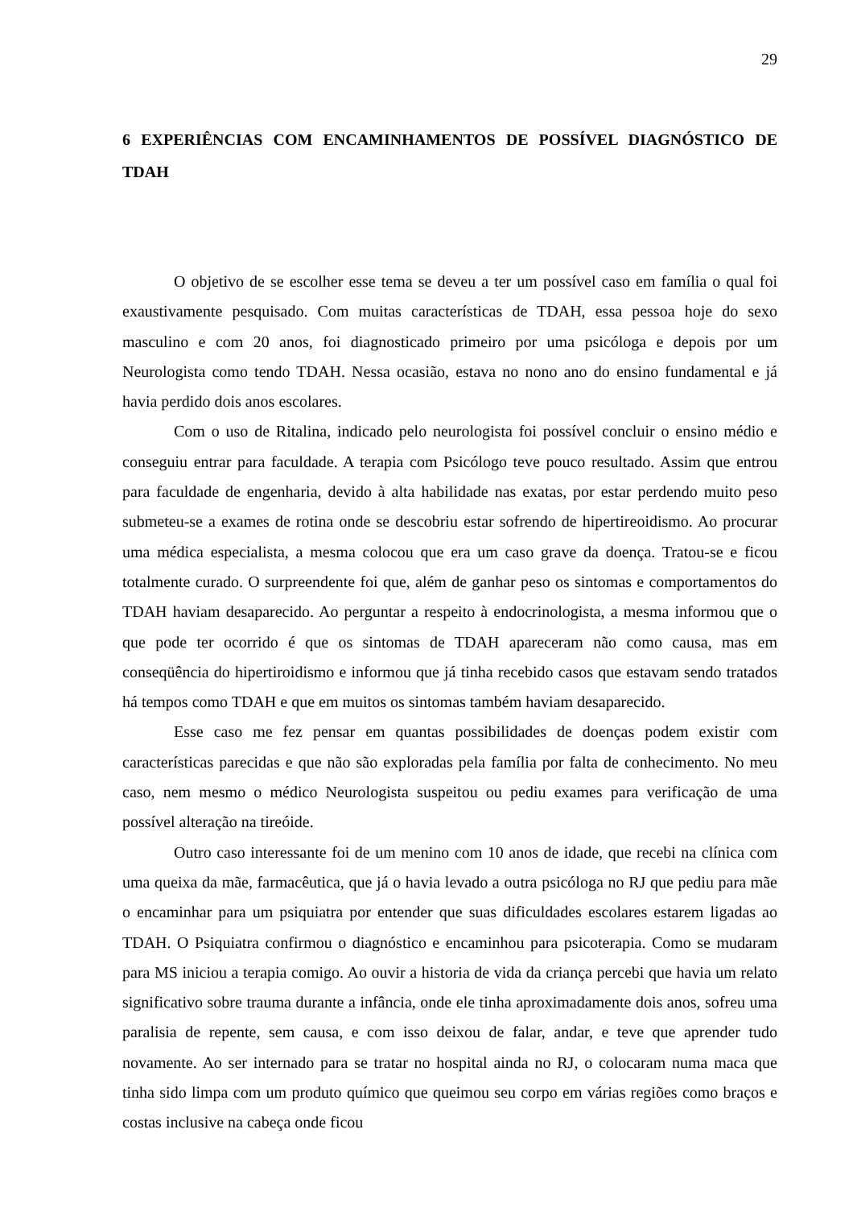29
6 EXPERIÊNCIAS COM ENCAMINHAMENTOS DE POSSÍVEL DIAGNÓSTICO DE TDAH
O objetivo de se escolher esse tema se deveu a ter um possível caso em família o qual foi exaustivamente pesquisado. Com muitas características de TDAH, essa pessoa hoje do sexo masculino e com 20 anos, foi diagnosticado primeiro por uma psicóloga e depois por um Neurologista como tendo TDAH. Nessa ocasião, estava no nono ano do ensino fundamental e já havia perdido dois anos escolares.
Com o uso de Ritalina, indicado pelo neurologista foi possível concluir o ensino médio e conseguiu entrar para faculdade. A terapia com Psicólogo teve pouco resultado. Assim que entrou para faculdade de engenharia, devido à alta habilidade nas exatas, por estar perdendo muito peso submeteu-se a exames de rotina onde se descobriu estar sofrendo de hipertireoidismo. Ao procurar uma médica especialista, a mesma colocou que era um caso grave da doença. Tratou-se e ficou totalmente curado. O surpreendente foi que, além de ganhar peso os sintomas e comportamentos do TDAH haviam desaparecido. Ao perguntar a respeito à endocrinologista, a mesma informou que o que pode ter ocorrido é que os sintomas de TDAH apareceram não como causa, mas em conseqüência do hipertiroidismo e informou que já tinha recebido casos que estavam sendo tratados há tempos como TDAH e que em muitos os sintomas também haviam desaparecido.
Esse caso me fez pensar em quantas possibilidades de doenças podem existir com características parecidas e que não são exploradas pela família por falta de conhecimento. No meu caso, nem mesmo o médico Neurologista suspeitou ou pediu exames para verificação de uma possível alteração na tireóide.
Outro caso interessante foi de um menino com 10 anos de idade, que recebi na clínica com uma queixa da mãe, farmacêutica, que já o havia levado a outra psicóloga no RJ que pediu para mãe o encaminhar para um psiquiatra por entender que suas dificuldades escolares estarem ligadas ao TDAH. O Psiquiatra confirmou o diagnóstico e encaminhou para psicoterapia. Como se mudaram para MS iniciou a terapia comigo. Ao ouvir a historia de vida da criança percebi que havia um relato significativo sobre trauma durante a infância, onde ele tinha aproximadamente dois anos, sofreu uma paralisia de repente, sem causa, e com isso deixou de falar, andar, e teve que aprender tudo novamente. Ao ser internado para se tratar no hospital ainda no RJ, o colocaram numa maca que tinha sido limpa com um produto químico que queimou seu corpo em várias regiões como braços e costas inclusive na cabeça onde ficou